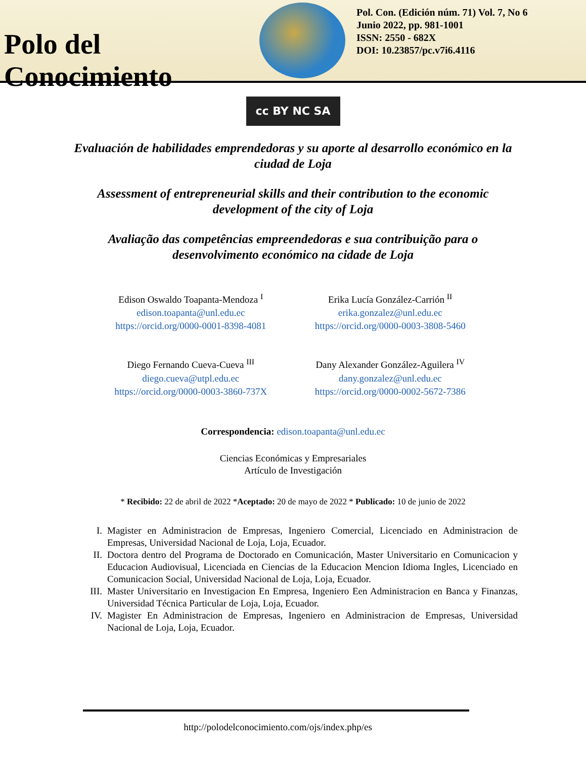Polo del Conocimiento
Pol. Con. (Edición núm. 71) Vol. 7, No 6
Junio 2022, pp. 981-1001
ISSN: 2550 - 682X
DOI: 10.23857/pc.v7i6.4116
cc BY NC SA
Evaluación de habilidades emprendedoras y su aporte al desarrollo económico en la ciudad de Loja
Assessment of entrepreneurial skills and their contribution to the economic development of the city of Loja
Avaliação das competências empreendedoras e sua contribuição para o desenvolvimento económico na cidade de Loja
Edison Oswaldo Toapanta-Mendoza <sup>I</sup>
edison.toapanta@unl.edu.ec
https://orcid.org/0000-0001-8398-4081
Erika Lucía González-Carrión <sup>II</sup>
erika.gonzalez@unl.edu.ec
https://orcid.org/0000-0003-3808-5460
Diego Fernando Cueva-Cueva <sup>III</sup>
diego.cueva@utpl.edu.ec
https://orcid.org/0000-0003-3860-737X
Dany Alexander González-Aguilera <sup>IV</sup>
dany.gonzalez@unl.edu.ec
https://orcid.org/0000-0002-5672-7386
Correspondencia: edison.toapanta@unl.edu.ec
Ciencias Económicas y Empresariales
Artículo de Investigación
* Recibido: 22 de abril de 2022 *Aceptado: 20 de mayo de 2022 * Publicado: 10 de junio de 2022
I. Magister en Administracion de Empresas, Ingeniero Comercial, Licenciado en Administracion de Empresas, Universidad Nacional de Loja, Loja, Ecuador.
II. Doctora dentro del Programa de Doctorado en Comunicación, Master Universitario en Comunicacion y Educacion Audiovisual, Licenciada en Ciencias de la Educacion Mencion Idioma Ingles, Licenciado en Comunicacion Social, Universidad Nacional de Loja, Loja, Ecuador.
III. Master Universitario en Investigacion En Empresa, Ingeniero Een Administracion en Banca y Finanzas, Universidad Técnica Particular de Loja, Loja, Ecuador.
IV. Magister En Administracion de Empresas, Ingeniero en Administracion de Empresas, Universidad Nacional de Loja, Loja, Ecuador.
http://polodelconocimiento.com/ojs/index.php/es